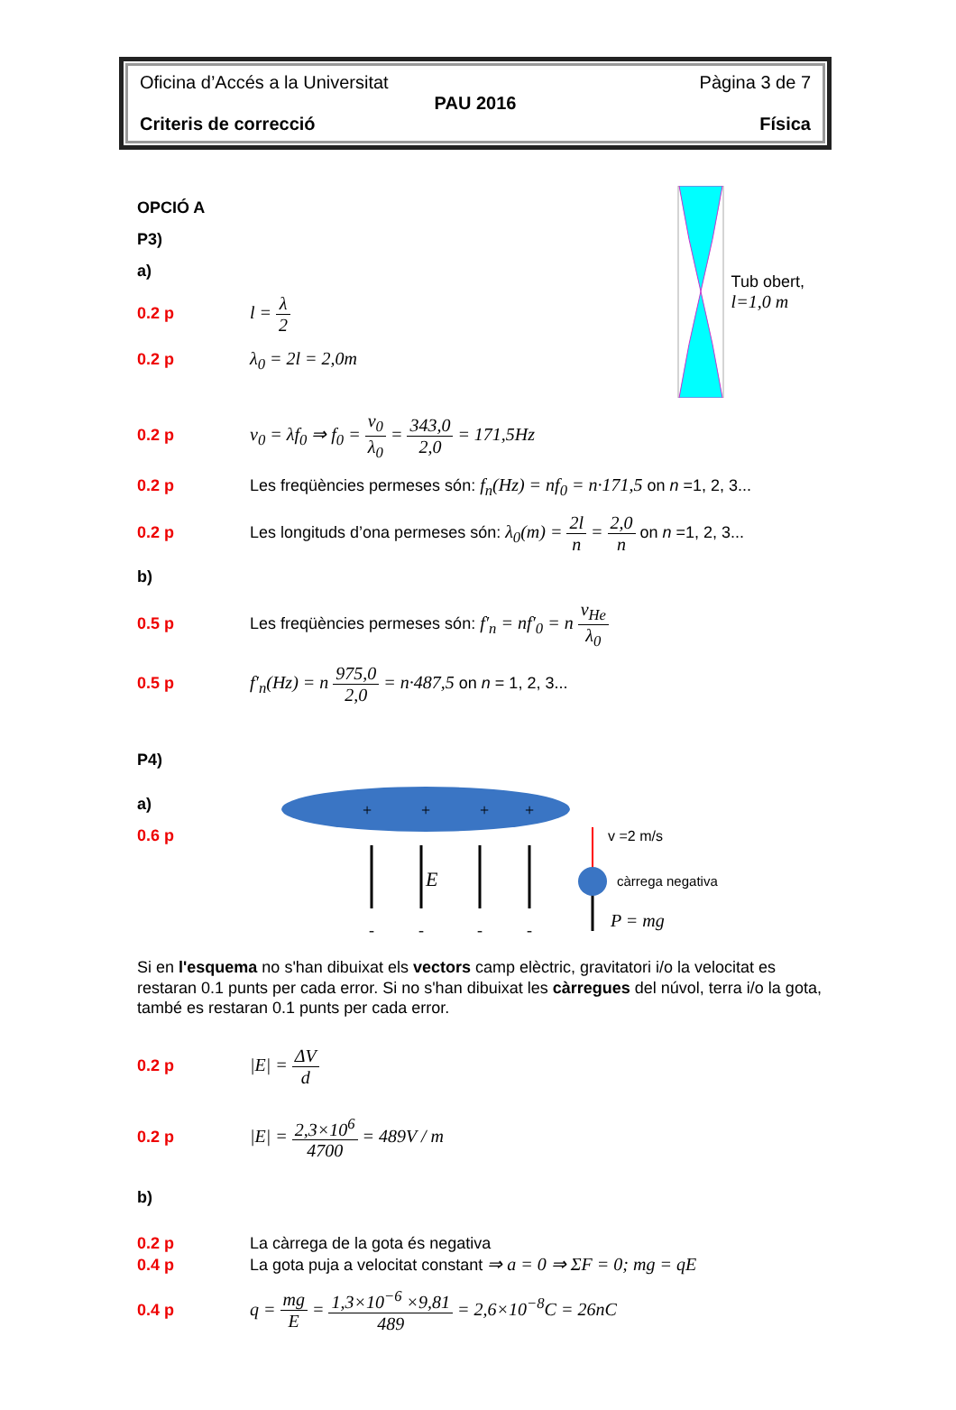Oficina d’Accés a la Universitat Pàgina 3 de 7
PAU 2016
Criteris de correcció Física
OPCIÓ A
P3)
a)
0.2 p l = λ 2
0.2 p λ<sub>0</sub> = 2l = 2,0m
Tub obert,
l=1,0 m
0.2 p v<sub>0</sub> = λf<sub>0</sub> ⇒ f<sub>0</sub> = v<sub>0</sub> λ<sub>0</sub> = 343,0 2,0 = 171,5Hz
0.2 p Les freqüències permeses són: f<sub>n</sub>(Hz) = nf<sub>0</sub> = n·171,5 on n =1, 2, 3...
0.2 p Les longituds d’ona permeses són: λ<sub>0</sub>(m) = 2l n = 2,0 n on n =1, 2, 3...
b)
0.5 p Les freqüències permeses són: f′<sub>n</sub> = nf′<sub>0</sub> = n v<sub>He</sub> λ<sub>0</sub>
0.5 p f′<sub>n</sub>(Hz) = n 975,0 2,0 = n·487,5 on n = 1, 2, 3...
P4)
a)
0.6 p
+
+
+
+
E
-
-
-
-
v =2 m/s
càrrega negativa
P = mg
Si en l'esquema no s'han dibuixat els vectors camp elèctric, gravitatori i/o la velocitat es restaran 0.1 punts per cada error. Si no s'han dibuixat les càrregues del núvol, terra i/o la gota, també es restaran 0.1 punts per cada error.
0.2 p |E| = ΔV d
0.2 p |E| = 2,3×10<sup>6</sup> 4700 = 489V / m
b)
0.2 p La càrrega de la gota és negativa
0.4 p La gota puja a velocitat constant ⇒ a = 0 ⇒ ΣF = 0; mg = qE
0.4 p q = mg E = 1,3×10<sup>−6</sup> ×9,81 489 = 2,6×10<sup>−8</sup>C = 26nC